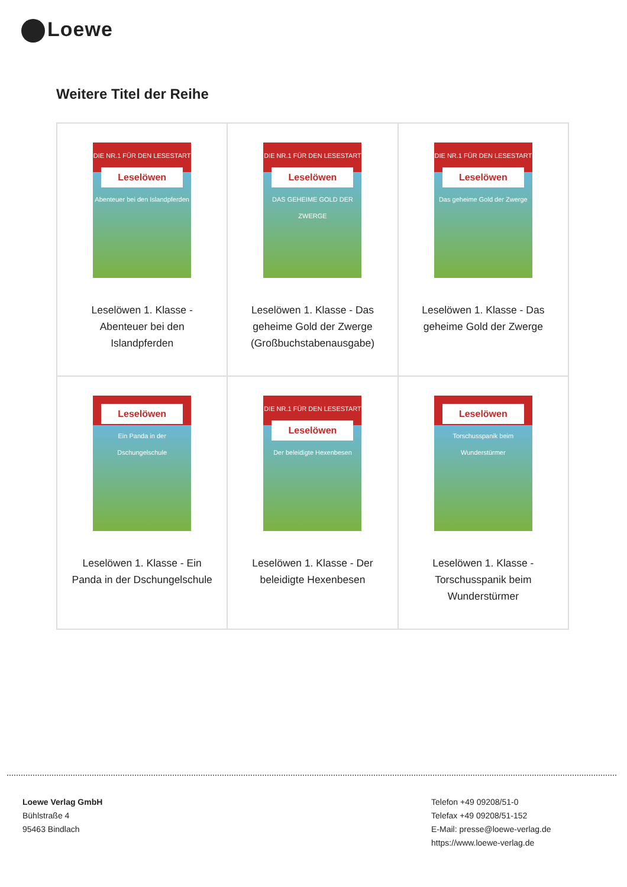Loewe
Weitere Titel der Reihe
| DIE NR.1 FÜR DEN LESESTART Leselöwen Abenteuer bei den Islandpferden Leselöwen 1. Klasse - Abenteuer bei den Islandpferden | DIE NR.1 FÜR DEN LESESTART Leselöwen DAS GEHEIME GOLD DER ZWERGE Leselöwen 1. Klasse - Das geheime Gold der Zwerge (Großbuchstabenausgabe) | DIE NR.1 FÜR DEN LESESTART Leselöwen Das geheime Gold der Zwerge Leselöwen 1. Klasse - Das geheime Gold der Zwerge |
| Leselöwen Ein Panda in der Dschungelschule Leselöwen 1. Klasse - Ein Panda in der Dschungelschule | DIE NR.1 FÜR DEN LESESTART Leselöwen Der beleidigte Hexenbesen Leselöwen 1. Klasse - Der beleidigte Hexenbesen | Leselöwen Torschusspanik beim Wunderstürmer Leselöwen 1. Klasse - Torschusspanik beim Wunderstürmer |
Loewe Verlag GmbH
Bühlstraße 4
95463 Bindlach
Telefon +49 09208/51-0
Telefax +49 09208/51-152
E-Mail: presse@loewe-verlag.de
https://www.loewe-verlag.de